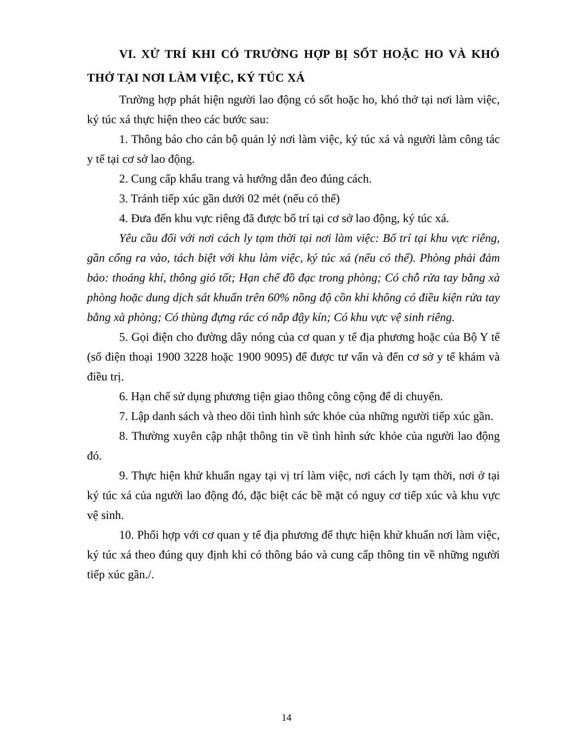VI. XỬ TRÍ KHI CÓ TRƯỜNG HỢP BỊ SỐT HOẶC HO VÀ KHÓ THỞ TẠI NƠI LÀM VIỆC, KÝ TÚC XÁ
Trường hợp phát hiện người lao động có sốt hoặc ho, khó thở tại nơi làm việc, ký túc xá thực hiện theo các bước sau:
1. Thông báo cho cán bộ quản lý nơi làm việc, ký túc xá và người làm công tác y tế tại cơ sở lao động.
2. Cung cấp khẩu trang và hướng dẫn đeo đúng cách.
3. Tránh tiếp xúc gần dưới 02 mét (nếu có thể)
4. Đưa đến khu vực riêng đã được bố trí tại cơ sở lao động, ký túc xá.
Yêu cầu đối với nơi cách ly tạm thời tại nơi làm việc: Bố trí tại khu vực riêng, gần cổng ra vào, tách biệt với khu làm việc, ký túc xá (nếu có thể). Phòng phải đảm bảo: thoáng khí, thông gió tốt; Hạn chế đồ đạc trong phòng; Có chỗ rửa tay bằng xà phòng hoặc dung dịch sát khuẩn trên 60% nồng độ cồn khi không có điều kiện rửa tay bằng xà phòng; Có thùng đựng rác có nắp đậy kín; Có khu vực vệ sinh riêng.
5. Gọi điện cho đường dây nóng của cơ quan y tế địa phương hoặc của Bộ Y tế (số điện thoại 1900 3228 hoặc 1900 9095) để được tư vấn và đến cơ sở y tế khám và điều trị.
6. Hạn chế sử dụng phương tiện giao thông công cộng để di chuyển.
7. Lập danh sách và theo dõi tình hình sức khỏe của những người tiếp xúc gần.
8. Thường xuyên cập nhật thông tin về tình hình sức khỏe của người lao động đó.
9. Thực hiện khử khuẩn ngay tại vị trí làm việc, nơi cách ly tạm thời, nơi ở tại ký túc xá của người lao động đó, đặc biệt các bề mặt có nguy cơ tiếp xúc và khu vực vệ sinh.
10. Phối hợp với cơ quan y tế địa phương để thực hiện khử khuẩn nơi làm việc, ký túc xá theo đúng quy định khi có thông báo và cung cấp thông tin về những người tiếp xúc gần./.
14